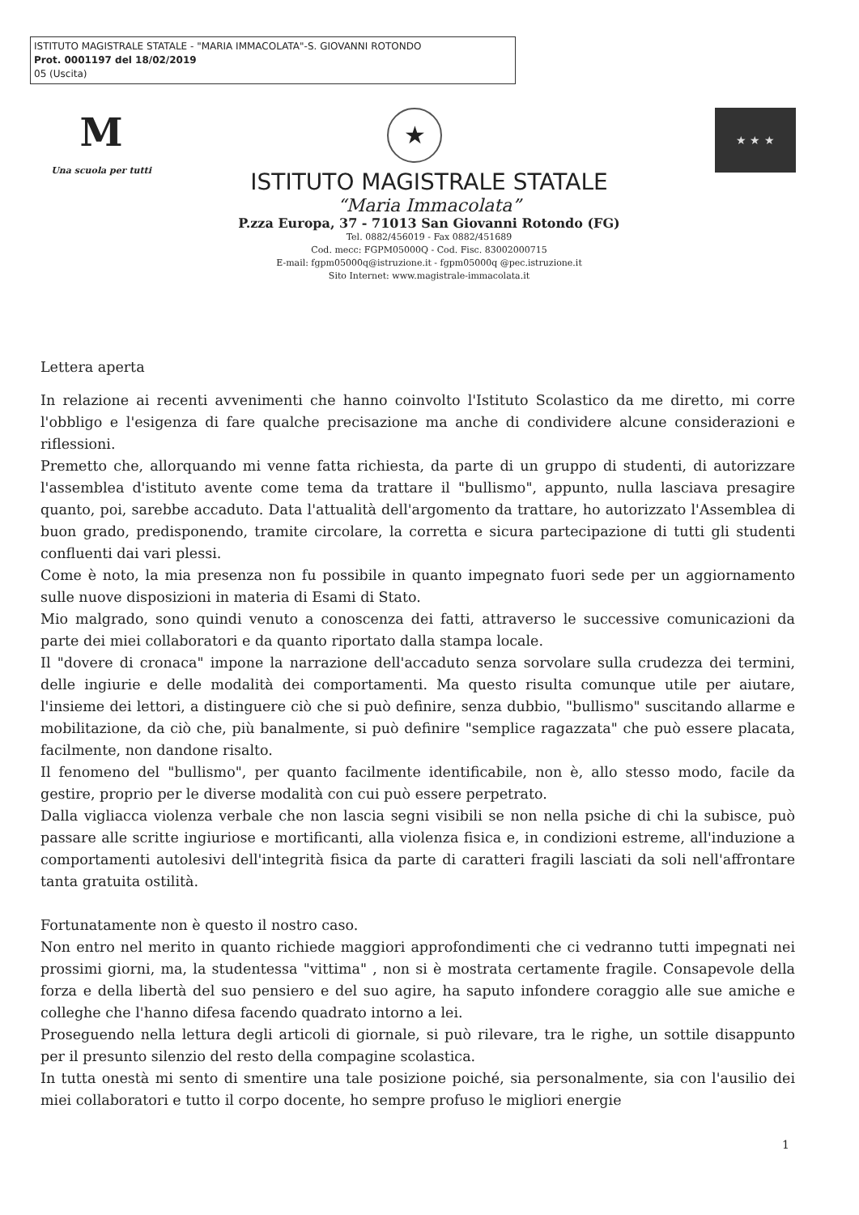ISTITUTO MAGISTRALE STATALE - "MARIA IMMACOLATA"-S. GIOVANNI ROTONDO
Prot. 0001197 del 18/02/2019
05 (Uscita)
M
Una scuola per tutti
★ ★ ★ ★
ISTITUTO MAGISTRALE STATALE
“Maria Immacolata”
P.zza Europa, 37 - 71013 San Giovanni Rotondo (FG)
Tel. 0882/456019 - Fax 0882/451689
Cod. mecc: FGPM05000Q - Cod. Fisc. 83002000715
E-mail: fgpm05000q@istruzione.it - fgpm05000q @pec.istruzione.it
Sito Internet: www.magistrale-immacolata.it
Lettera aperta
In relazione ai recenti avvenimenti che hanno coinvolto l'Istituto Scolastico da me diretto, mi corre l'obbligo e l'esigenza di fare qualche precisazione ma anche di condividere alcune considerazioni e riflessioni.
Premetto che, allorquando mi venne fatta richiesta, da parte di un gruppo di studenti, di autorizzare l'assemblea d'istituto avente come tema da trattare il "bullismo", appunto, nulla lasciava presagire quanto, poi, sarebbe accaduto. Data l'attualità dell'argomento da trattare, ho autorizzato l'Assemblea di buon grado, predisponendo, tramite circolare, la corretta e sicura partecipazione di tutti gli studenti confluenti dai vari plessi.
Come è noto, la mia presenza non fu possibile in quanto impegnato fuori sede per un aggiornamento sulle nuove disposizioni in materia di Esami di Stato.
Mio malgrado, sono quindi venuto a conoscenza dei fatti, attraverso le successive comunicazioni da parte dei miei collaboratori e da quanto riportato dalla stampa locale.
Il "dovere di cronaca" impone la narrazione dell'accaduto senza sorvolare sulla crudezza dei termini, delle ingiurie e delle modalità dei comportamenti. Ma questo risulta comunque utile per aiutare, l'insieme dei lettori, a distinguere ciò che si può definire, senza dubbio, "bullismo" suscitando allarme e mobilitazione, da ciò che, più banalmente, si può definire "semplice ragazzata" che può essere placata, facilmente, non dandone risalto.
Il fenomeno del "bullismo", per quanto facilmente identificabile, non è, allo stesso modo, facile da gestire, proprio per le diverse modalità con cui può essere perpetrato.
Dalla vigliacca violenza verbale che non lascia segni visibili se non nella psiche di chi la subisce, può passare alle scritte ingiuriose e mortificanti, alla violenza fisica e, in condizioni estreme, all'induzione a comportamenti autolesivi dell'integrità fisica da parte di caratteri fragili lasciati da soli nell'affrontare tanta gratuita ostilità.
Fortunatamente non è questo il nostro caso.
Non entro nel merito in quanto richiede maggiori approfondimenti che ci vedranno tutti impegnati nei prossimi giorni, ma, la studentessa "vittima" , non si è mostrata certamente fragile. Consapevole della forza e della libertà del suo pensiero e del suo agire, ha saputo infondere coraggio alle sue amiche e colleghe che l'hanno difesa facendo quadrato intorno a lei.
Proseguendo nella lettura degli articoli di giornale, si può rilevare, tra le righe, un sottile disappunto per il presunto silenzio del resto della compagine scolastica.
In tutta onestà mi sento di smentire una tale posizione poiché, sia personalmente, sia con l'ausilio dei miei collaboratori e tutto il corpo docente, ho sempre profuso le migliori energie
1